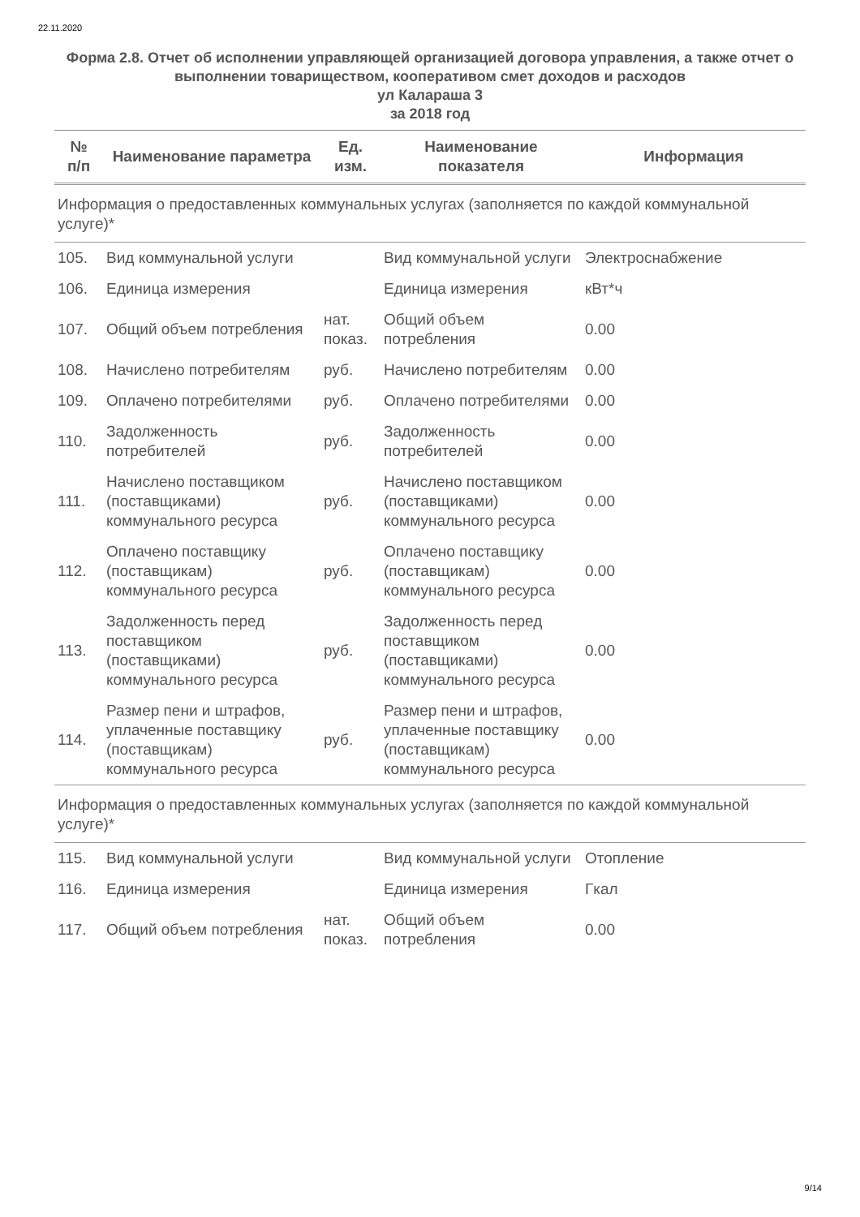22.11.2020
Форма 2.8. Отчет об исполнении управляющей организацией договора управления, а также отчет о выполнении товариществом, кооперативом смет доходов и расходов
ул Калараша 3
за 2018 год
| № п/п | Наименование параметра | Ед. изм. | Наименование показателя | Информация |
| --- | --- | --- | --- | --- |
| Информация о предоставленных коммунальных услугах (заполняется по каждой коммунальной услуге)* | | | | |
| 105. | Вид коммунальной услуги | | Вид коммунальной услуги | Электроснабжение |
| 106. | Единица измерения | | Единица измерения | кВт*ч |
| 107. | Общий объем потребления | нат. показ. | Общий объем потребления | 0.00 |
| 108. | Начислено потребителям | руб. | Начислено потребителям | 0.00 |
| 109. | Оплачено потребителями | руб. | Оплачено потребителями | 0.00 |
| 110. | Задолженность потребителей | руб. | Задолженность потребителей | 0.00 |
| 111. | Начислено поставщиком (поставщиками) коммунального ресурса | руб. | Начислено поставщиком (поставщиками) коммунального ресурса | 0.00 |
| 112. | Оплачено поставщику (поставщикам) коммунального ресурса | руб. | Оплачено поставщику (поставщикам) коммунального ресурса | 0.00 |
| 113. | Задолженность перед поставщиком (поставщиками) коммунального ресурса | руб. | Задолженность перед поставщиком (поставщиками) коммунального ресурса | 0.00 |
| 114. | Размер пени и штрафов, уплаченные поставщику (поставщикам) коммунального ресурса | руб. | Размер пени и штрафов, уплаченные поставщику (поставщикам) коммунального ресурса | 0.00 |
| Информация о предоставленных коммунальных услугах (заполняется по каждой коммунальной услуге)* | | | | |
| 115. | Вид коммунальной услуги | | Вид коммунальной услуги | Отопление |
| 116. | Единица измерения | | Единица измерения | Гкал |
| 117. | Общий объем потребления | нат. показ. | Общий объем потребления | 0.00 |
9/14